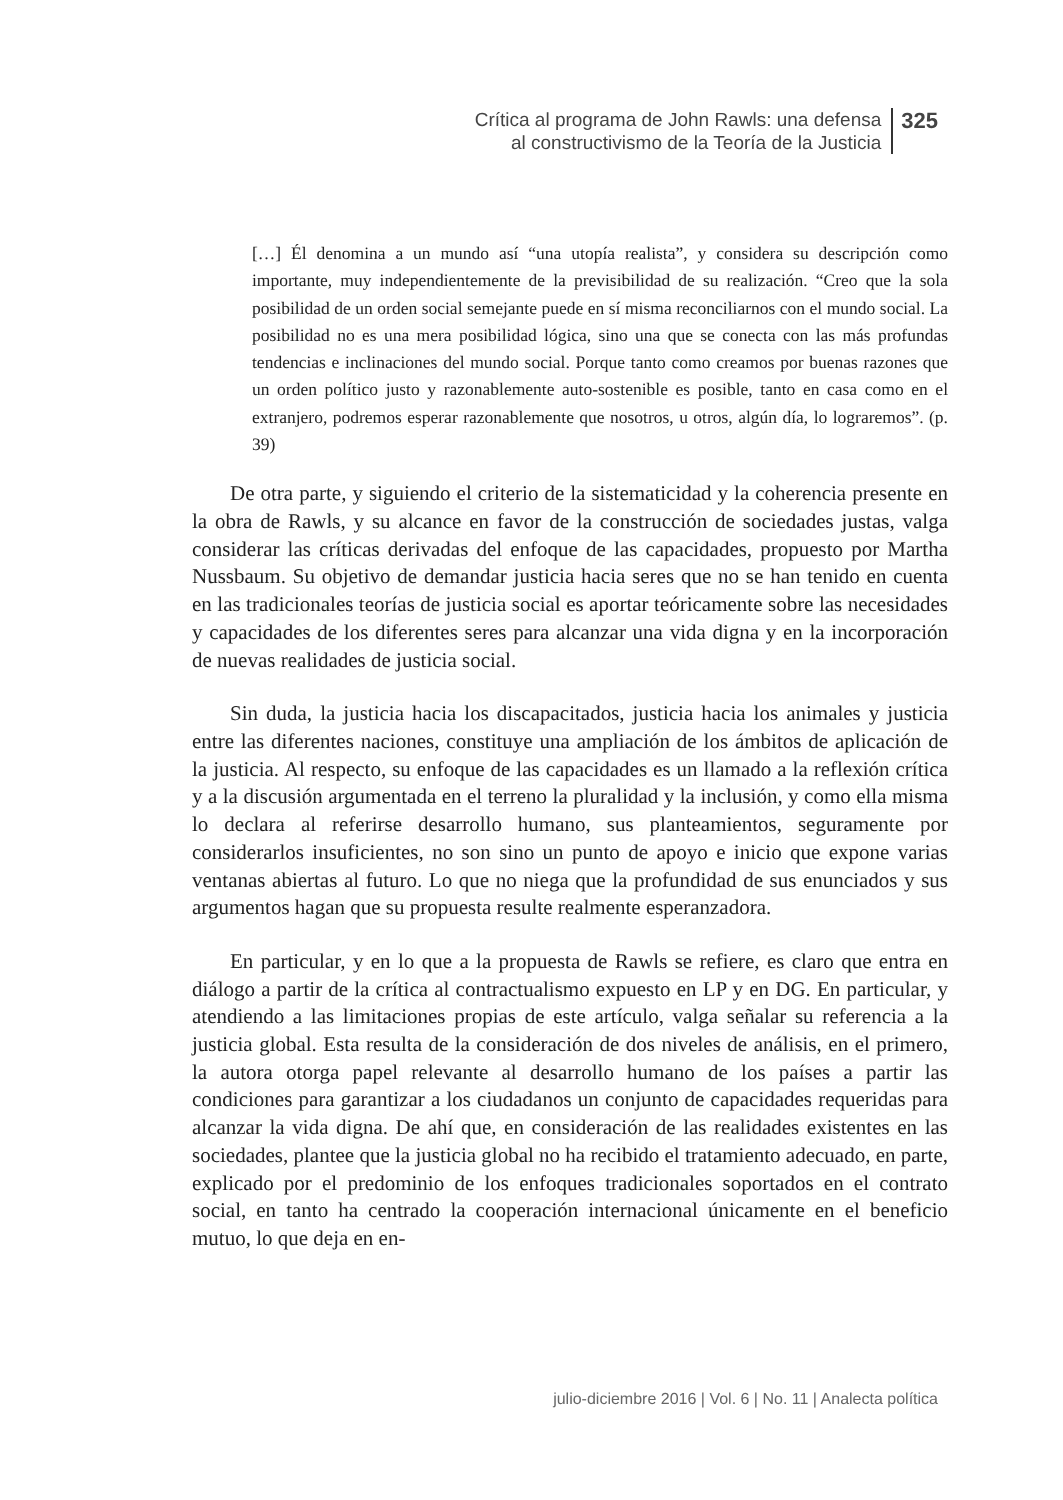Crítica al programa de John Rawls: una defensa
al constructivismo de la Teoría de la Justicia
325
[…] Él denomina a un mundo así “una utopía realista”, y considera su descripción como importante, muy independientemente de la previsibilidad de su realización. “Creo que la sola posibilidad de un orden social semejante puede en sí misma reconciliarnos con el mundo social. La posibilidad no es una mera posibilidad lógica, sino una que se conecta con las más profundas tendencias e inclinaciones del mundo social. Porque tanto como creamos por buenas razones que un orden político justo y razonablemente auto-sostenible es posible, tanto en casa como en el extranjero, podremos esperar razonablemente que nosotros, u otros, algún día, lo lograremos”. (p. 39)
De otra parte, y siguiendo el criterio de la sistematicidad y la coherencia presente en la obra de Rawls, y su alcance en favor de la construcción de sociedades justas, valga considerar las críticas derivadas del enfoque de las capacidades, propuesto por Martha Nussbaum. Su objetivo de demandar justicia hacia seres que no se han tenido en cuenta en las tradicionales teorías de justicia social es aportar teóricamente sobre las necesidades y capacidades de los diferentes seres para alcanzar una vida digna y en la incorporación de nuevas realidades de justicia social.
Sin duda, la justicia hacia los discapacitados, justicia hacia los animales y justicia entre las diferentes naciones, constituye una ampliación de los ámbitos de aplicación de la justicia. Al respecto, su enfoque de las capacidades es un llamado a la reflexión crítica y a la discusión argumentada en el terreno la pluralidad y la inclusión, y como ella misma lo declara al referirse desarrollo humano, sus planteamientos, seguramente por considerarlos insuficientes, no son sino un punto de apoyo e inicio que expone varias ventanas abiertas al futuro. Lo que no niega que la profundidad de sus enunciados y sus argumentos hagan que su propuesta resulte realmente esperanzadora.
En particular, y en lo que a la propuesta de Rawls se refiere, es claro que entra en diálogo a partir de la crítica al contractualismo expuesto en LP y en DG. En particular, y atendiendo a las limitaciones propias de este artículo, valga señalar su referencia a la justicia global. Esta resulta de la consideración de dos niveles de análisis, en el primero, la autora otorga papel relevante al desarrollo humano de los países a partir las condiciones para garantizar a los ciudadanos un conjunto de capacidades requeridas para alcanzar la vida digna. De ahí que, en consideración de las realidades existentes en las sociedades, plantee que la justicia global no ha recibido el tratamiento adecuado, en parte, explicado por el predominio de los enfoques tradicionales soportados en el contrato social, en tanto ha centrado la cooperación internacional únicamente en el beneficio mutuo, lo que deja en en-
julio-diciembre 2016 | Vol. 6 | No. 11 | Analecta política